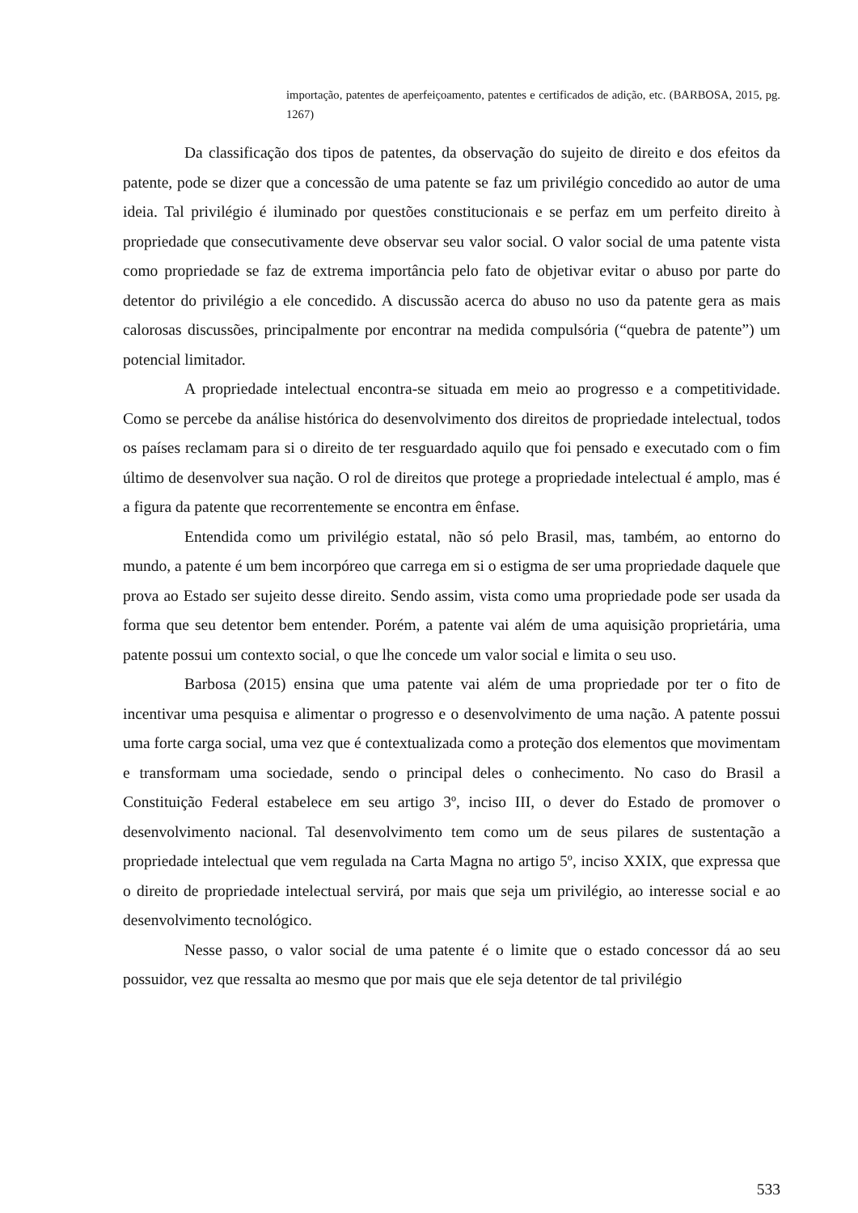importação, patentes de aperfeiçoamento, patentes e certificados de adição, etc. (BARBOSA, 2015, pg. 1267)
Da classificação dos tipos de patentes, da observação do sujeito de direito e dos efeitos da patente, pode se dizer que a concessão de uma patente se faz um privilégio concedido ao autor de uma ideia. Tal privilégio é iluminado por questões constitucionais e se perfaz em um perfeito direito à propriedade que consecutivamente deve observar seu valor social. O valor social de uma patente vista como propriedade se faz de extrema importância pelo fato de objetivar evitar o abuso por parte do detentor do privilégio a ele concedido. A discussão acerca do abuso no uso da patente gera as mais calorosas discussões, principalmente por encontrar na medida compulsória (“quebra de patente”) um potencial limitador.
A propriedade intelectual encontra-se situada em meio ao progresso e a competitividade. Como se percebe da análise histórica do desenvolvimento dos direitos de propriedade intelectual, todos os países reclamam para si o direito de ter resguardado aquilo que foi pensado e executado com o fim último de desenvolver sua nação. O rol de direitos que protege a propriedade intelectual é amplo, mas é a figura da patente que recorrentemente se encontra em ênfase.
Entendida como um privilégio estatal, não só pelo Brasil, mas, também, ao entorno do mundo, a patente é um bem incorpóreo que carrega em si o estigma de ser uma propriedade daquele que prova ao Estado ser sujeito desse direito. Sendo assim, vista como uma propriedade pode ser usada da forma que seu detentor bem entender. Porém, a patente vai além de uma aquisição proprietária, uma patente possui um contexto social, o que lhe concede um valor social e limita o seu uso.
Barbosa (2015) ensina que uma patente vai além de uma propriedade por ter o fito de incentivar uma pesquisa e alimentar o progresso e o desenvolvimento de uma nação. A patente possui uma forte carga social, uma vez que é contextualizada como a proteção dos elementos que movimentam e transformam uma sociedade, sendo o principal deles o conhecimento. No caso do Brasil a Constituição Federal estabelece em seu artigo 3º, inciso III, o dever do Estado de promover o desenvolvimento nacional. Tal desenvolvimento tem como um de seus pilares de sustentação a propriedade intelectual que vem regulada na Carta Magna no artigo 5º, inciso XXIX, que expressa que o direito de propriedade intelectual servirá, por mais que seja um privilégio, ao interesse social e ao desenvolvimento tecnológico.
Nesse passo, o valor social de uma patente é o limite que o estado concessor dá ao seu possuidor, vez que ressalta ao mesmo que por mais que ele seja detentor de tal privilégio
533